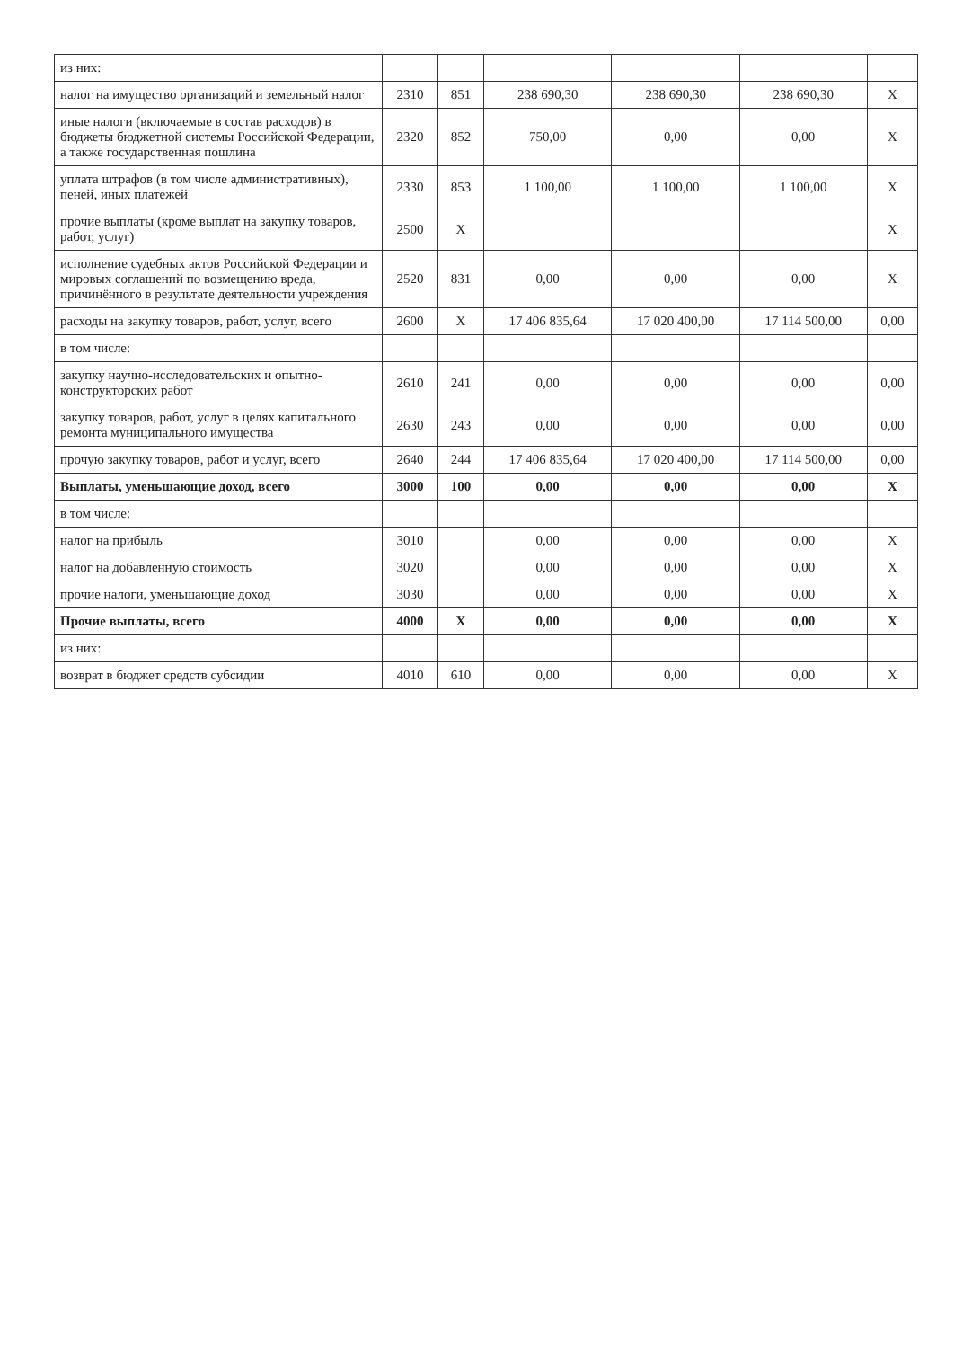| из них: | | | | | | |
| налог на имущество организаций и земельный налог | 2310 | 851 | 238 690,30 | 238 690,30 | 238 690,30 | Х |
| иные налоги (включаемые в состав расходов) в бюджеты бюджетной системы Российской Федерации, а также государственная пошлина | 2320 | 852 | 750,00 | 0,00 | 0,00 | Х |
| уплата штрафов (в том числе административных), пеней, иных платежей | 2330 | 853 | 1 100,00 | 1 100,00 | 1 100,00 | Х |
| прочие выплаты (кроме выплат на закупку товаров, работ, услуг) | 2500 | Х | | | | Х |
| исполнение судебных актов Российской Федерации и мировых соглашений по возмещению вреда, причинённого в результате деятельности учреждения | 2520 | 831 | 0,00 | 0,00 | 0,00 | Х |
| расходы на закупку товаров, работ, услуг, всего | 2600 | Х | 17 406 835,64 | 17 020 400,00 | 17 114 500,00 | 0,00 |
| в том числе: | | | | | | |
| закупку научно-исследовательских и опытно-конструкторских работ | 2610 | 241 | 0,00 | 0,00 | 0,00 | 0,00 |
| закупку товаров, работ, услуг в целях капитального ремонта муниципального имущества | 2630 | 243 | 0,00 | 0,00 | 0,00 | 0,00 |
| прочую закупку товаров, работ и услуг, всего | 2640 | 244 | 17 406 835,64 | 17 020 400,00 | 17 114 500,00 | 0,00 |
| Выплаты, уменьшающие доход, всего | 3000 | 100 | 0,00 | 0,00 | 0,00 | Х |
| в том числе: | | | | | | |
| налог на прибыль | 3010 | | 0,00 | 0,00 | 0,00 | Х |
| налог на добавленную стоимость | 3020 | | 0,00 | 0,00 | 0,00 | Х |
| прочие налоги, уменьшающие доход | 3030 | | 0,00 | 0,00 | 0,00 | Х |
| Прочие выплаты, всего | 4000 | Х | 0,00 | 0,00 | 0,00 | Х |
| из них: | | | | | | |
| возврат в бюджет средств субсидии | 4010 | 610 | 0,00 | 0,00 | 0,00 | Х |